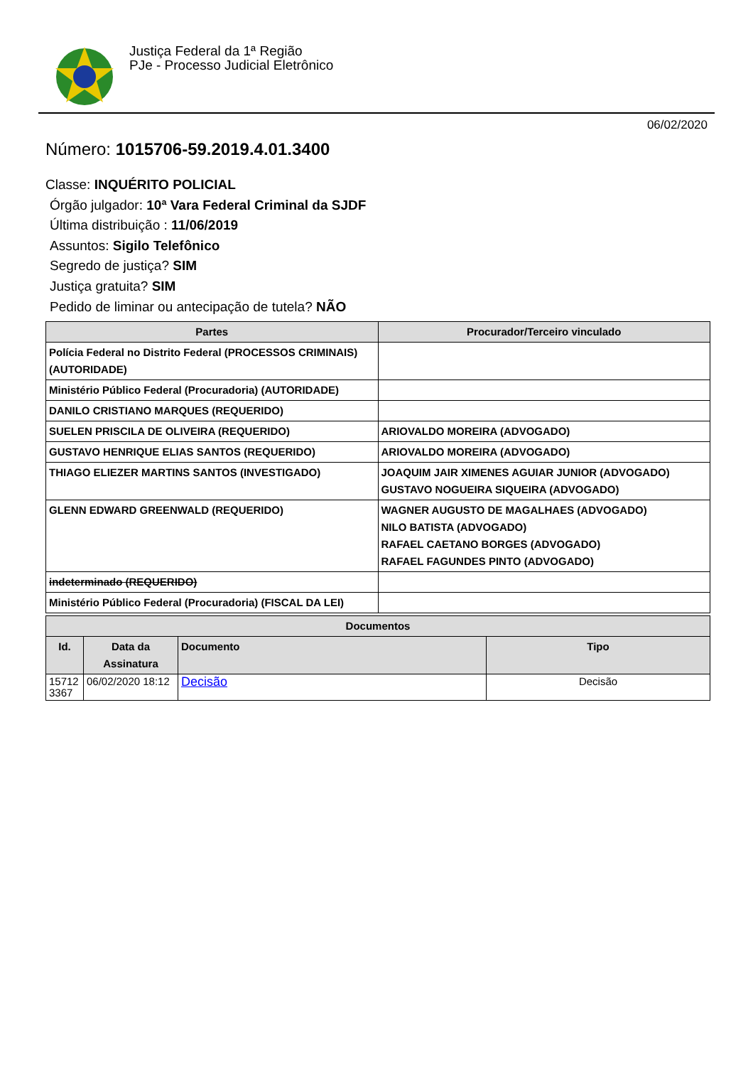Justiça Federal da 1ª Região
PJe - Processo Judicial Eletrônico
06/02/2020
Número: 1015706-59.2019.4.01.3400
Classe: INQUÉRITO POLICIAL
Órgão julgador: 10ª Vara Federal Criminal da SJDF
Última distribuição : 11/06/2019
Assuntos: Sigilo Telefônico
Segredo de justiça? SIM
Justiça gratuita? SIM
Pedido de liminar ou antecipação de tutela? NÃO
| Partes | Procurador/Terceiro vinculado |
| --- | --- |
| Polícia Federal no Distrito Federal (PROCESSOS CRIMINAIS) (AUTORIDADE) | |
| Ministério Público Federal (Procuradoria) (AUTORIDADE) | |
| DANILO CRISTIANO MARQUES (REQUERIDO) | |
| SUELEN PRISCILA DE OLIVEIRA (REQUERIDO) | ARIOVALDO MOREIRA (ADVOGADO) |
| GUSTAVO HENRIQUE ELIAS SANTOS (REQUERIDO) | ARIOVALDO MOREIRA (ADVOGADO) |
| THIAGO ELIEZER MARTINS SANTOS (INVESTIGADO) | JOAQUIM JAIR XIMENES AGUIAR JUNIOR (ADVOGADO) GUSTAVO NOGUEIRA SIQUEIRA (ADVOGADO) |
| GLENN EDWARD GREENWALD (REQUERIDO) | WAGNER AUGUSTO DE MAGALHAES (ADVOGADO) NILO BATISTA (ADVOGADO) RAFAEL CAETANO BORGES (ADVOGADO) RAFAEL FAGUNDES PINTO (ADVOGADO) |
| indeterminado (REQUERIDO) | |
| Ministério Público Federal (Procuradoria) (FISCAL DA LEI) | |
| Documentos | | | |
| --- | --- | --- | --- |
| Id. | Data da Assinatura | Documento | Tipo |
| 15712 3367 | 06/02/2020 18:12 | Decisão | Decisão |